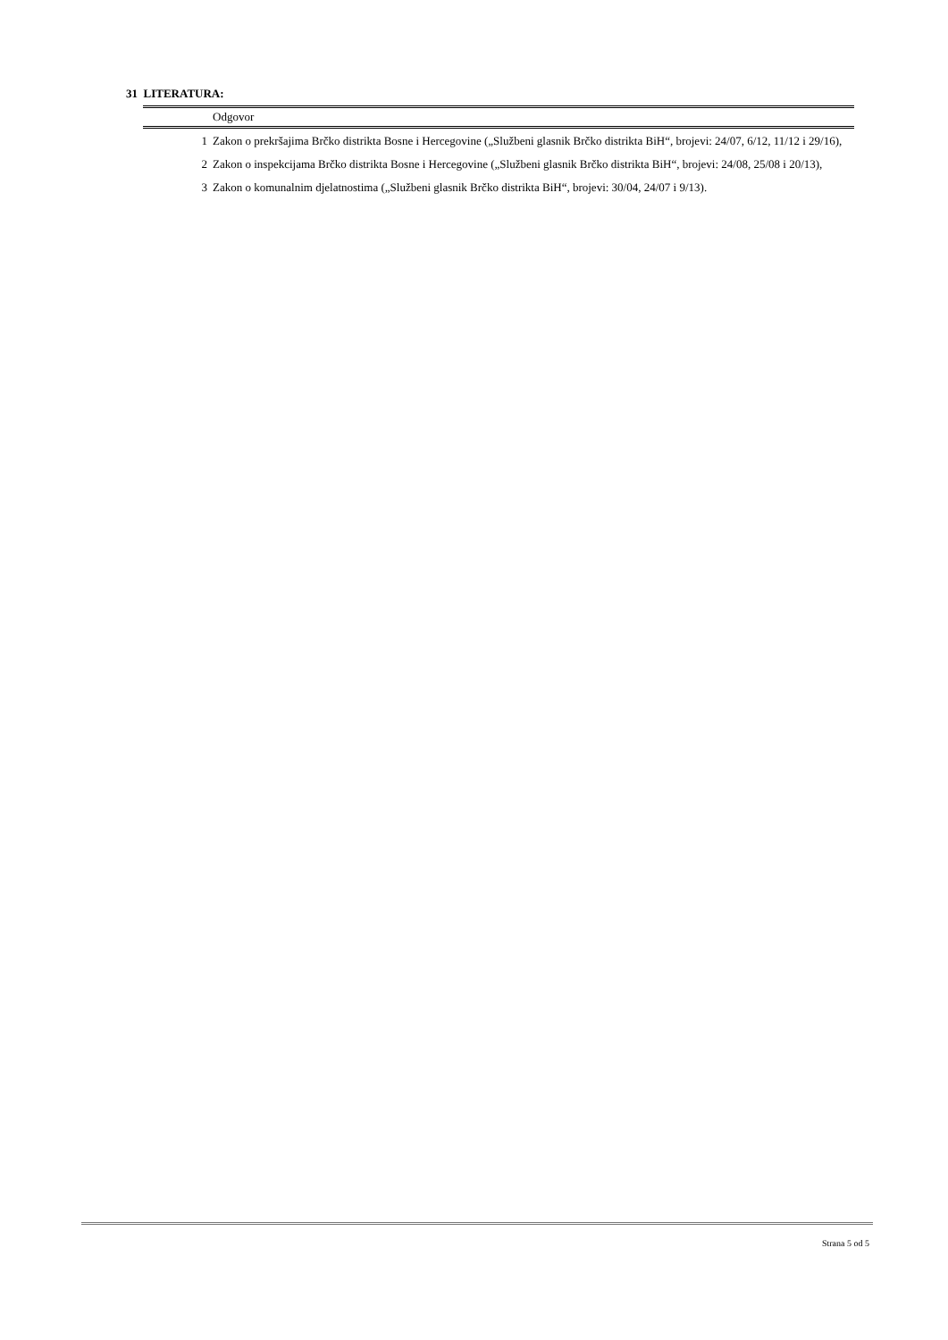31 LITERATURA:
| | Odgovor |
| --- | --- |
| 1 | Zakon o prekršajima Brčko distrikta Bosne i Hercegovine („Službeni glasnik Brčko distrikta BiH“, brojevi: 24/07, 6/12, 11/12 i 29/16), |
| 2 | Zakon o inspekcijama Brčko distrikta Bosne i Hercegovine („Službeni glasnik Brčko distrikta BiH“, brojevi: 24/08, 25/08 i 20/13), |
| 3 | Zakon o komunalnim djelatnostima („Službeni glasnik Brčko distrikta BiH“, brojevi: 30/04, 24/07 i 9/13). |
Strana 5 od 5